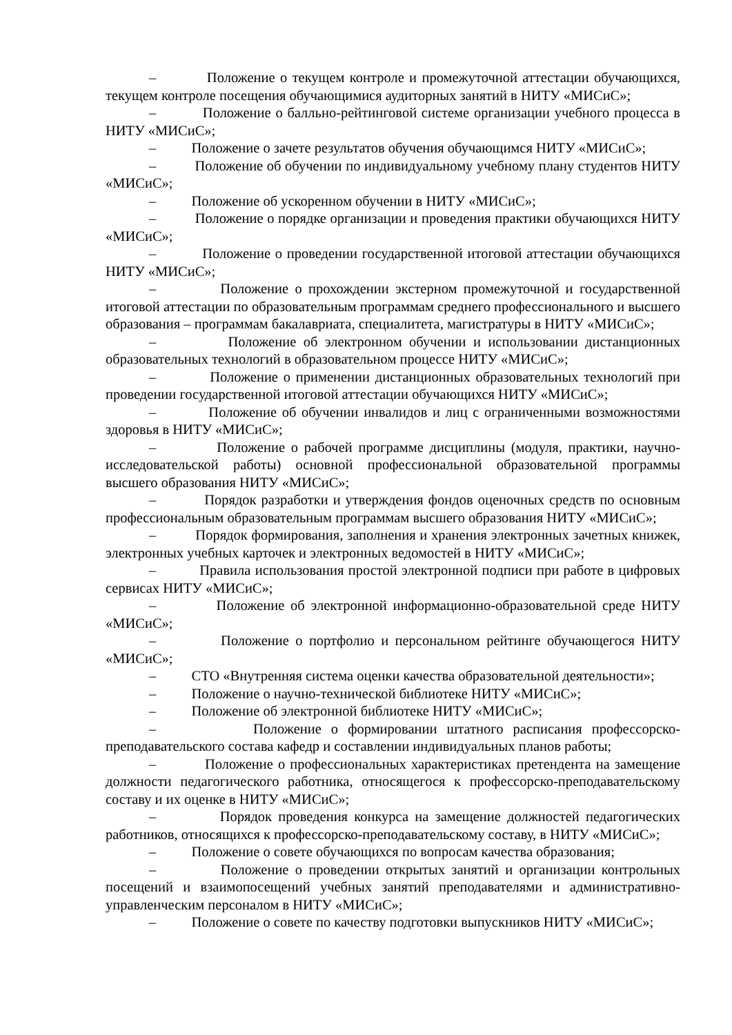– Положение о текущем контроле и промежуточной аттестации обучающихся, текущем контроле посещения обучающимися аудиторных занятий в НИТУ «МИСиС»;
– Положение о балльно-рейтинговой системе организации учебного процесса в НИТУ «МИСиС»;
– Положение о зачете результатов обучения обучающимся НИТУ «МИСиС»;
– Положение об обучении по индивидуальному учебному плану студентов НИТУ «МИСиС»;
– Положение об ускоренном обучении в НИТУ «МИСиС»;
– Положение о порядке организации и проведения практики обучающихся НИТУ «МИСиС»;
– Положение о проведении государственной итоговой аттестации обучающихся НИТУ «МИСиС»;
– Положение о прохождении экстерном промежуточной и государственной итоговой аттестации по образовательным программам среднего профессионального и высшего образования – программам бакалавриата, специалитета, магистратуры в НИТУ «МИСиС»;
– Положение об электронном обучении и использовании дистанционных образовательных технологий в образовательном процессе НИТУ «МИСиС»;
– Положение о применении дистанционных образовательных технологий при проведении государственной итоговой аттестации обучающихся НИТУ «МИСиС»;
– Положение об обучении инвалидов и лиц с ограниченными возможностями здоровья в НИТУ «МИСиС»;
– Положение о рабочей программе дисциплины (модуля, практики, научно-исследовательской работы) основной профессиональной образовательной программы высшего образования НИТУ «МИСиС»;
– Порядок разработки и утверждения фондов оценочных средств по основным профессиональным образовательным программам высшего образования НИТУ «МИСиС»;
– Порядок формирования, заполнения и хранения электронных зачетных книжек, электронных учебных карточек и электронных ведомостей в НИТУ «МИСиС»;
– Правила использования простой электронной подписи при работе в цифровых сервисах НИТУ «МИСиС»;
– Положение об электронной информационно-образовательной среде НИТУ «МИСиС»;
– Положение о портфолио и персональном рейтинге обучающегося НИТУ «МИСиС»;
– СТО «Внутренняя система оценки качества образовательной деятельности»;
– Положение о научно-технической библиотеке НИТУ «МИСиС»;
– Положение об электронной библиотеке НИТУ «МИСиС»;
– Положение о формировании штатного расписания профессорско-преподавательского состава кафедр и составлении индивидуальных планов работы;
– Положение о профессиональных характеристиках претендента на замещение должности педагогического работника, относящегося к профессорско-преподавательскому составу и их оценке в НИТУ «МИСиС»;
– Порядок проведения конкурса на замещение должностей педагогических работников, относящихся к профессорско-преподавательскому составу, в НИТУ «МИСиС»;
– Положение о совете обучающихся по вопросам качества образования;
– Положение о проведении открытых занятий и организации контрольных посещений и взаимопосещений учебных занятий преподавателями и административно-управленческим персоналом в НИТУ «МИСиС»;
– Положение о совете по качеству подготовки выпускников НИТУ «МИСиС»;